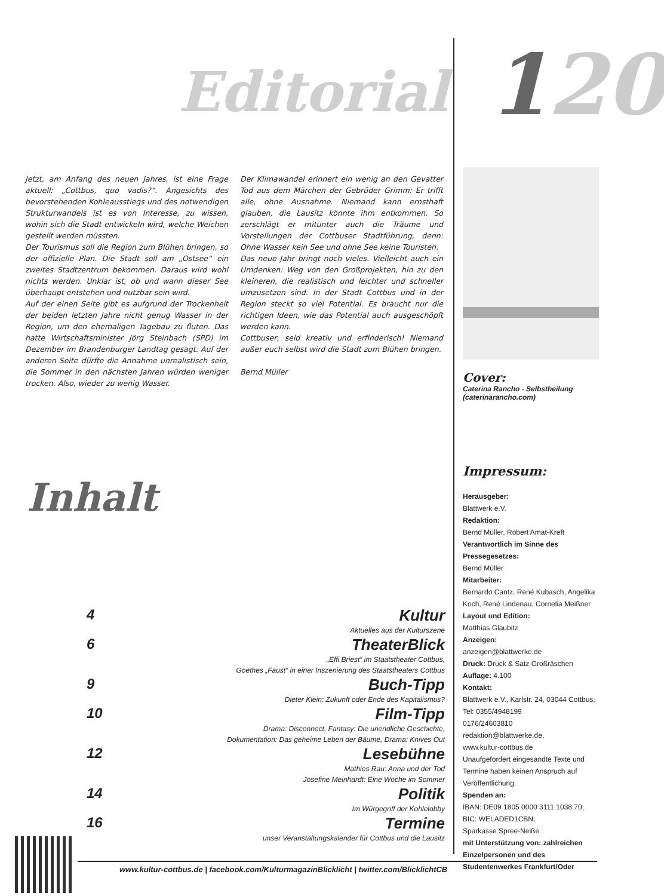Editorial
Jetzt, am Anfang des neuen Jahres, ist eine Frage aktuell: „Cottbus, quo vadis?“. Angesichts des bevorstehenden Kohleausstiegs und des notwendigen Strukturwandels ist es von Interesse, zu wissen, wohin sich die Stadt entwickeln wird, welche Weichen gestellt werden müssten.
Der Tourismus soll die Region zum Blühen bringen, so der offizielle Plan. Die Stadt soll am „Ostsee“ ein zweites Stadtzentrum bekommen. Daraus wird wohl nichts werden. Unklar ist, ob und wann dieser See überhaupt entstehen und nutzbar sein wird.
Auf der einen Seite gibt es aufgrund der Trockenheit der beiden letzten Jahre nicht genug Wasser in der Region, um den ehemaligen Tagebau zu fluten. Das hatte Wirtschaftsminister Jörg Steinbach (SPD) im Dezember im Brandenburger Landtag gesagt. Auf der anderen Seite dürfte die Annahme unrealistisch sein, die Sommer in den nächsten Jahren würden weniger trocken. Also, wieder zu wenig Wasser.
Der Klimawandel erinnert ein wenig an den Gevatter Tod aus dem Märchen der Gebrüder Grimm: Er trifft alle, ohne Ausnahme. Niemand kann ernsthaft glauben, die Lausitz könnte ihm entkommen. So zerschlägt er mitunter auch die Träume und Vorstellungen der Cottbuser Stadtführung, denn: Ohne Wasser kein See und ohne See keine Touristen.
Das neue Jahr bringt noch vieles. Vielleicht auch ein Umdenken: Weg von den Großprojekten, hin zu den kleineren, die realistisch und leichter und schneller umzusetzen sind. In der Stadt Cottbus und in der Region steckt so viel Potential. Es braucht nur die richtigen Ideen, wie das Potential auch ausgeschöpft werden kann.
Cottbuser, seid kreativ und erfinderisch! Niemand außer euch selbst wird die Stadt zum Blühen bringen.
Bernd Müller
Inhalt
4 Kultur
Aktuelles aus der Kulturszene
6 TheaterBlick
„Effi Briest“ im Staatstheater Cottbus,
Goethes „Faust“ in einer Inszenierung des Staatstheaters Cottbus
9 Buch-Tipp
Dieter Klein: Zukunft oder Ende des Kapitalismus?
10 Film-Tipp
Drama: Disconnect, Fantasy: Die unendliche Geschichte,
Dokumentation: Das geheime Leben der Bäume, Drama: Knives Out
12 Lesebühne
Mathies Rau: Anna und der Tod
Josefine Meinhardt: Eine Woche im Sommer
14 Politik
Im Würgegriff der Kohlelobby
16 Termine
unser Veranstaltungskalender für Cottbus und die Lausitz
120
Cover:
Caterina Rancho - Selbstheilung
(caterinarancho.com)
Impressum:
Herausgeber:
Blattwerk e.V.
Redaktion:
Bernd Müller, Robert Amat-Kreft
Verantwortlich im Sinne des Pressegesetzes:
Bernd Müller
Mitarbeiter:
Bernardo Cantz, René Kubasch, Angelika Koch, René Lindenau, Cornelia Meißner
Layout und Edition:
Matthias Glaubitz
Anzeigen:
anzeigen@blattwerke.de
Druck: Druck & Satz Großräschen
Auflage: 4.100
Kontakt:
Blattwerk e.V., Karlstr. 24, 03044 Cottbus, Tel: 0355/4948199
0176/24603810
redaktion@blattwerke.de,
www.kultur-cottbus.de
Unaufgefordert eingesandte Texte und Termine haben keinen Anspruch auf Veröffentlichung.
Spenden an:
IBAN: DE09 1805 0000 3111 1038 70,
BIC: WELADED1CBN,
Sparkasse Spree-Neiße
mit Unterstützung von: zahlreichen Einzelpersonen und des Studentenwerkes Frankfurt/Oder
www.kultur-cottbus.de | facebook.com/KulturmagazinBlicklicht | twitter.com/BlicklichtCB